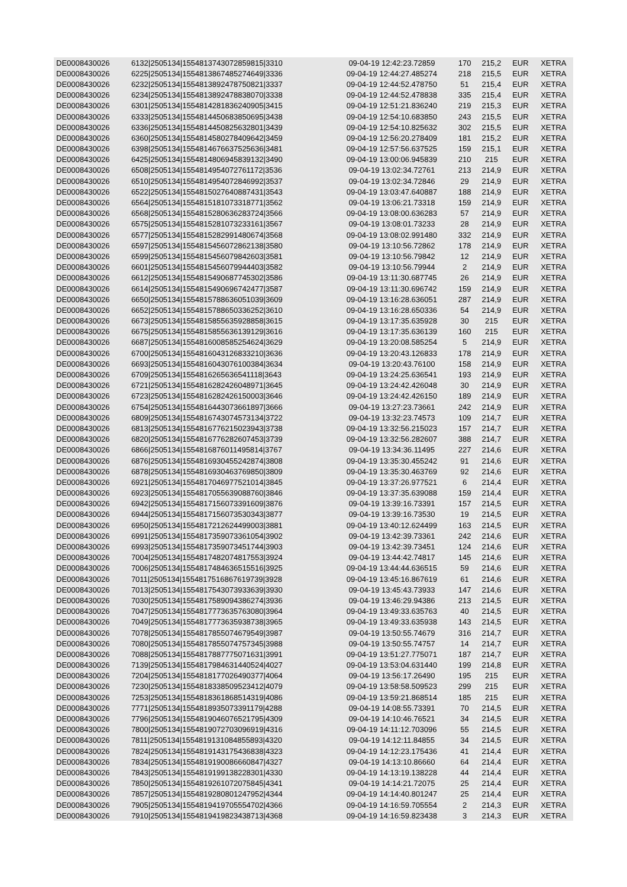| DE0008430026 | 6132/2505134/1554813743072859815/3310 | 09-04-19 12:42:23.72859 | 170 | 215,2 | EUR | XETRA |
| DE0008430026 | 6225/2505134/1554813867485274649/3336 | 09-04-19 12:44:27.485274 | 218 | 215,5 | EUR | XETRA |
| DE0008430026 | 6232/2505134/1554813892478750821/3337 | 09-04-19 12:44:52.478750 | 51 | 215,4 | EUR | XETRA |
| DE0008430026 | 6234/2505134/1554813892478838070/3338 | 09-04-19 12:44:52.478838 | 335 | 215,4 | EUR | XETRA |
| DE0008430026 | 6301/2505134/1554814281836240905/3415 | 09-04-19 12:51:21.836240 | 219 | 215,3 | EUR | XETRA |
| DE0008430026 | 6333/2505134/1554814450683850695/3438 | 09-04-19 12:54:10.683850 | 243 | 215,5 | EUR | XETRA |
| DE0008430026 | 6336/2505134/1554814450825632801/3439 | 09-04-19 12:54:10.825632 | 302 | 215,5 | EUR | XETRA |
| DE0008430026 | 6360/2505134/1554814580278409642/3459 | 09-04-19 12:56:20.278409 | 181 | 215,2 | EUR | XETRA |
| DE0008430026 | 6398/2505134/1554814676637525636/3481 | 09-04-19 12:57:56.637525 | 159 | 215,1 | EUR | XETRA |
| DE0008430026 | 6425/2505134/1554814806945839132/3490 | 09-04-19 13:00:06.945839 | 210 | 215 | EUR | XETRA |
| DE0008430026 | 6508/2505134/1554814954072761172/3536 | 09-04-19 13:02:34.72761 | 213 | 214,9 | EUR | XETRA |
| DE0008430026 | 6510/2505134/1554814954072846992/3537 | 09-04-19 13:02:34.72846 | 29 | 214,9 | EUR | XETRA |
| DE0008430026 | 6522/2505134/1554815027640887431/3543 | 09-04-19 13:03:47.640887 | 188 | 214,9 | EUR | XETRA |
| DE0008430026 | 6564/2505134/1554815181073318771/3562 | 09-04-19 13:06:21.73318 | 159 | 214,9 | EUR | XETRA |
| DE0008430026 | 6568/2505134/1554815280636283724/3566 | 09-04-19 13:08:00.636283 | 57 | 214,9 | EUR | XETRA |
| DE0008430026 | 6575/2505134/1554815281073233161/3567 | 09-04-19 13:08:01.73233 | 28 | 214,9 | EUR | XETRA |
| DE0008430026 | 6577/2505134/1554815282991480674/3568 | 09-04-19 13:08:02.991480 | 332 | 214,9 | EUR | XETRA |
| DE0008430026 | 6597/2505134/1554815456072862138/3580 | 09-04-19 13:10:56.72862 | 178 | 214,9 | EUR | XETRA |
| DE0008430026 | 6599/2505134/1554815456079842603/3581 | 09-04-19 13:10:56.79842 | 12 | 214,9 | EUR | XETRA |
| DE0008430026 | 6601/2505134/1554815456079944403/3582 | 09-04-19 13:10:56.79944 | 2 | 214,9 | EUR | XETRA |
| DE0008430026 | 6612/2505134/1554815490687745302/3586 | 09-04-19 13:11:30.687745 | 26 | 214,9 | EUR | XETRA |
| DE0008430026 | 6614/2505134/1554815490696742477/3587 | 09-04-19 13:11:30.696742 | 159 | 214,9 | EUR | XETRA |
| DE0008430026 | 6650/2505134/1554815788636051039/3609 | 09-04-19 13:16:28.636051 | 287 | 214,9 | EUR | XETRA |
| DE0008430026 | 6652/2505134/1554815788650336252/3610 | 09-04-19 13:16:28.650336 | 54 | 214,9 | EUR | XETRA |
| DE0008430026 | 6673/2505134/1554815855635928858/3615 | 09-04-19 13:17:35.635928 | 30 | 215 | EUR | XETRA |
| DE0008430026 | 6675/2505134/1554815855636139129/3616 | 09-04-19 13:17:35.636139 | 160 | 215 | EUR | XETRA |
| DE0008430026 | 6687/2505134/1554816008585254624/3629 | 09-04-19 13:20:08.585254 | 5 | 214,9 | EUR | XETRA |
| DE0008430026 | 6700/2505134/1554816043126833210/3636 | 09-04-19 13:20:43.126833 | 178 | 214,9 | EUR | XETRA |
| DE0008430026 | 6693/2505134/1554816043076100384/3634 | 09-04-19 13:20:43.76100 | 158 | 214,9 | EUR | XETRA |
| DE0008430026 | 6709/2505134/1554816265636541118/3643 | 09-04-19 13:24:25.636541 | 193 | 214,9 | EUR | XETRA |
| DE0008430026 | 6721/2505134/1554816282426048971/3645 | 09-04-19 13:24:42.426048 | 30 | 214,9 | EUR | XETRA |
| DE0008430026 | 6723/2505134/1554816282426150003/3646 | 09-04-19 13:24:42.426150 | 189 | 214,9 | EUR | XETRA |
| DE0008430026 | 6754/2505134/1554816443073661897/3666 | 09-04-19 13:27:23.73661 | 242 | 214,9 | EUR | XETRA |
| DE0008430026 | 6809/2505134/1554816743074573134/3722 | 09-04-19 13:32:23.74573 | 109 | 214,7 | EUR | XETRA |
| DE0008430026 | 6813/2505134/1554816776215023943/3738 | 09-04-19 13:32:56.215023 | 157 | 214,7 | EUR | XETRA |
| DE0008430026 | 6820/2505134/1554816776282607453/3739 | 09-04-19 13:32:56.282607 | 388 | 214,7 | EUR | XETRA |
| DE0008430026 | 6866/2505134/1554816876011495814/3767 | 09-04-19 13:34:36.11495 | 227 | 214,6 | EUR | XETRA |
| DE0008430026 | 6876/2505134/1554816930455242874/3808 | 09-04-19 13:35:30.455242 | 91 | 214,6 | EUR | XETRA |
| DE0008430026 | 6878/2505134/1554816930463769850/3809 | 09-04-19 13:35:30.463769 | 92 | 214,6 | EUR | XETRA |
| DE0008430026 | 6921/2505134/1554817046977521014/3845 | 09-04-19 13:37:26.977521 | 6 | 214,4 | EUR | XETRA |
| DE0008430026 | 6923/2505134/1554817055639088760/3846 | 09-04-19 13:37:35.639088 | 159 | 214,4 | EUR | XETRA |
| DE0008430026 | 6942/2505134/1554817156073391609/3876 | 09-04-19 13:39:16.73391 | 157 | 214,5 | EUR | XETRA |
| DE0008430026 | 6944/2505134/1554817156073530343/3877 | 09-04-19 13:39:16.73530 | 19 | 214,5 | EUR | XETRA |
| DE0008430026 | 6950/2505134/1554817212624499003/3881 | 09-04-19 13:40:12.624499 | 163 | 214,5 | EUR | XETRA |
| DE0008430026 | 6991/2505134/1554817359073361054/3902 | 09-04-19 13:42:39.73361 | 242 | 214,6 | EUR | XETRA |
| DE0008430026 | 6993/2505134/1554817359073451744/3903 | 09-04-19 13:42:39.73451 | 124 | 214,6 | EUR | XETRA |
| DE0008430026 | 7004/2505134/1554817482074817553/3924 | 09-04-19 13:44:42.74817 | 145 | 214,6 | EUR | XETRA |
| DE0008430026 | 7006/2505134/1554817484636515516/3925 | 09-04-19 13:44:44.636515 | 59 | 214,6 | EUR | XETRA |
| DE0008430026 | 7011/2505134/1554817516867619739/3928 | 09-04-19 13:45:16.867619 | 61 | 214,6 | EUR | XETRA |
| DE0008430026 | 7013/2505134/1554817543073933639/3930 | 09-04-19 13:45:43.73933 | 147 | 214,6 | EUR | XETRA |
| DE0008430026 | 7030/2505134/1554817589094386274/3936 | 09-04-19 13:46:29.94386 | 213 | 214,5 | EUR | XETRA |
| DE0008430026 | 7047/2505134/1554817773635763080/3964 | 09-04-19 13:49:33.635763 | 40 | 214,5 | EUR | XETRA |
| DE0008430026 | 7049/2505134/1554817773635938738/3965 | 09-04-19 13:49:33.635938 | 143 | 214,5 | EUR | XETRA |
| DE0008430026 | 7078/2505134/1554817855074679549/3987 | 09-04-19 13:50:55.74679 | 316 | 214,7 | EUR | XETRA |
| DE0008430026 | 7080/2505134/1554817855074757345/3988 | 09-04-19 13:50:55.74757 | 14 | 214,7 | EUR | XETRA |
| DE0008430026 | 7088/2505134/1554817887775071631/3991 | 09-04-19 13:51:27.775071 | 187 | 214,7 | EUR | XETRA |
| DE0008430026 | 7139/2505134/1554817984631440524/4027 | 09-04-19 13:53:04.631440 | 199 | 214,8 | EUR | XETRA |
| DE0008430026 | 7204/2505134/1554818177026490377/4064 | 09-04-19 13:56:17.26490 | 195 | 215 | EUR | XETRA |
| DE0008430026 | 7230/2505134/1554818338509523412/4079 | 09-04-19 13:58:58.509523 | 299 | 215 | EUR | XETRA |
| DE0008430026 | 7253/2505134/1554818361868514319/4086 | 09-04-19 13:59:21.868514 | 185 | 215 | EUR | XETRA |
| DE0008430026 | 7771/2505134/1554818935073391179/4288 | 09-04-19 14:08:55.73391 | 70 | 214,5 | EUR | XETRA |
| DE0008430026 | 7796/2505134/1554819046076521795/4309 | 09-04-19 14:10:46.76521 | 34 | 214,5 | EUR | XETRA |
| DE0008430026 | 7800/2505134/1554819072703096919/4316 | 09-04-19 14:11:12.703096 | 55 | 214,5 | EUR | XETRA |
| DE0008430026 | 7811/2505134/1554819131084855893/4320 | 09-04-19 14:12:11.84855 | 34 | 214,5 | EUR | XETRA |
| DE0008430026 | 7824/2505134/1554819143175436838/4323 | 09-04-19 14:12:23.175436 | 41 | 214,4 | EUR | XETRA |
| DE0008430026 | 7834/2505134/1554819190086660847/4327 | 09-04-19 14:13:10.86660 | 64 | 214,4 | EUR | XETRA |
| DE0008430026 | 7843/2505134/1554819199138228301/4330 | 09-04-19 14:13:19.138228 | 44 | 214,4 | EUR | XETRA |
| DE0008430026 | 7850/2505134/1554819261072075845/4341 | 09-04-19 14:14:21.72075 | 25 | 214,4 | EUR | XETRA |
| DE0008430026 | 7857/2505134/1554819280801247952/4344 | 09-04-19 14:14:40.801247 | 25 | 214,4 | EUR | XETRA |
| DE0008430026 | 7905/2505134/1554819419705554702/4366 | 09-04-19 14:16:59.705554 | 2 | 214,3 | EUR | XETRA |
| DE0008430026 | 7910/2505134/1554819419823438713/4368 | 09-04-19 14:16:59.823438 | 3 | 214,3 | EUR | XETRA |